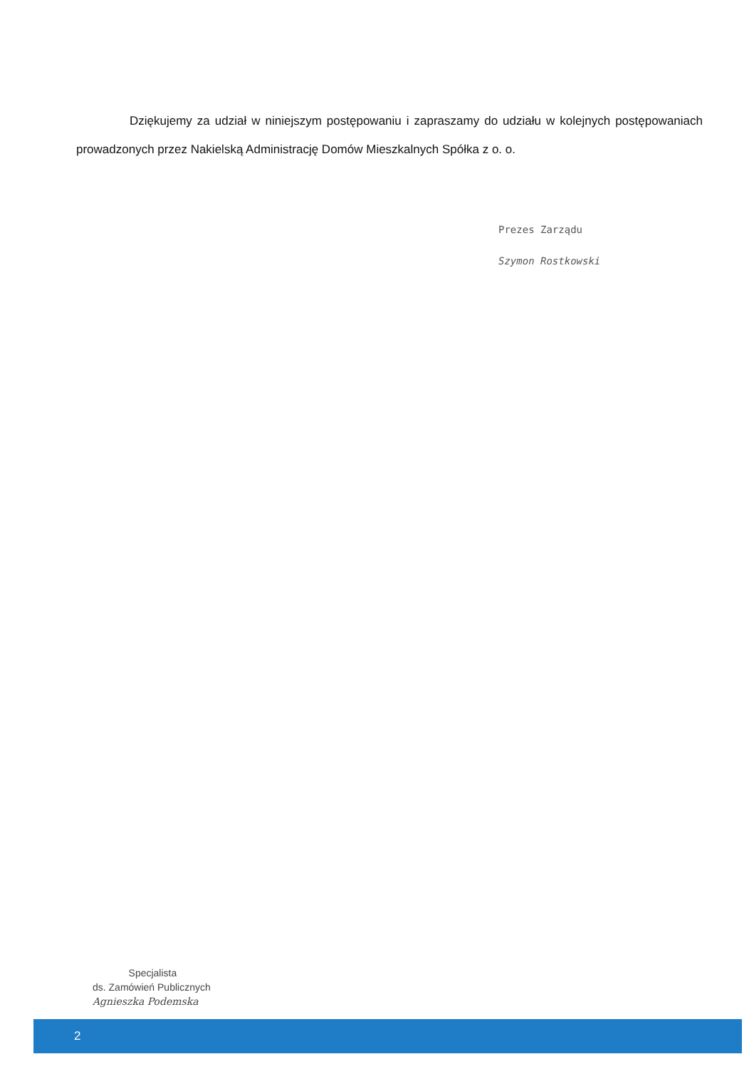Dziękujemy za udział w niniejszym postępowaniu i zapraszamy do udziału w kolejnych postępowaniach prowadzonych przez Nakielską Administrację Domów Mieszkalnych Spółka z o. o.
Prezes Zarządu
Szymon Rostkowski
Specjalista
ds. Zamówień Publicznych
Agnieszka Podemska
2